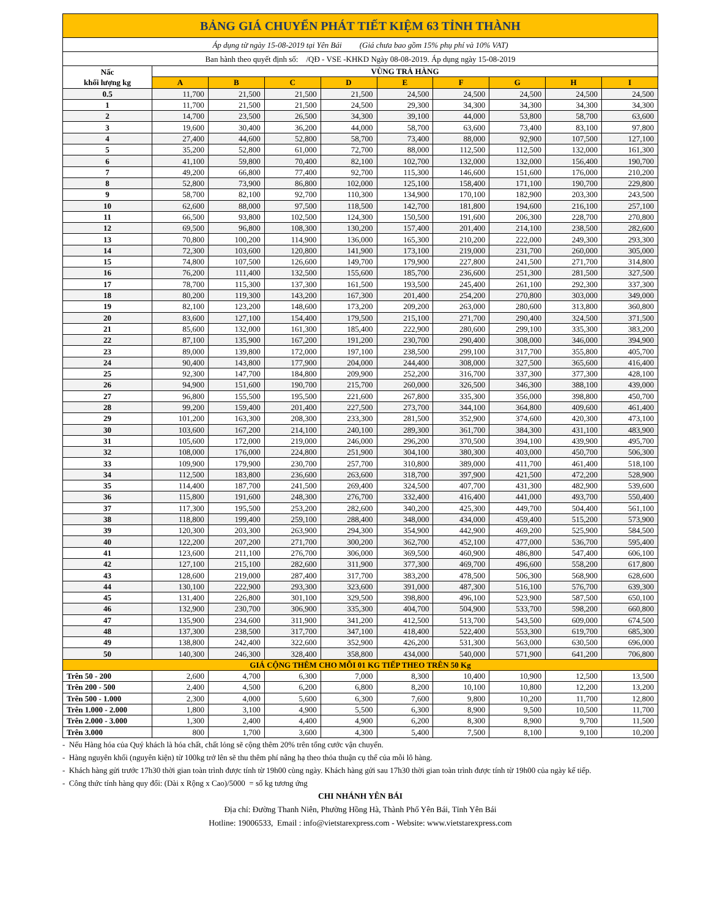| BẢNG GIÁ CHUYỂN PHÁT TIẾT KIỆM 63 TỈNH THÀNH | | | | | | | | | |
| --- | --- | --- | --- | --- | --- | --- | --- | --- | --- |
| Áp dụng từ ngày 15-08-2019 tại Yên Bái (Giá chưa bao gồm 15% phụ phí và 10% VAT) | | | | | | | | | |
| Ban hành theo quyết định số: /QĐ - VSE -KHKD Ngày 08-08-2019. Áp dụng ngày 15-08-2019 | | | | | | | | | |
| Nấc khối lượng kg | VÙNG TRẢ HÀNG | | | | | | | | |
| | A | B | C | D | E | F | G | H | I |
| 0.5 | 11,700 | 21,500 | 21,500 | 21,500 | 24,500 | 24,500 | 24,500 | 24,500 | 24,500 |
| 1 | 11,700 | 21,500 | 21,500 | 24,500 | 29,300 | 34,300 | 34,300 | 34,300 | 34,300 |
| 2 | 14,700 | 23,500 | 26,500 | 34,300 | 39,100 | 44,000 | 53,800 | 58,700 | 63,600 |
| 3 | 19,600 | 30,400 | 36,200 | 44,000 | 58,700 | 63,600 | 73,400 | 83,100 | 97,800 |
| 4 | 27,400 | 44,600 | 52,800 | 58,700 | 73,400 | 88,000 | 92,900 | 107,500 | 127,100 |
| 5 | 35,200 | 52,800 | 61,000 | 72,700 | 88,000 | 112,500 | 112,500 | 132,000 | 161,300 |
| 6 | 41,100 | 59,800 | 70,400 | 82,100 | 102,700 | 132,000 | 132,000 | 156,400 | 190,700 |
| 7 | 49,200 | 66,800 | 77,400 | 92,700 | 115,300 | 146,600 | 151,600 | 176,000 | 210,200 |
| 8 | 52,800 | 73,900 | 86,800 | 102,000 | 125,100 | 158,400 | 171,100 | 190,700 | 229,800 |
| 9 | 58,700 | 82,100 | 92,700 | 110,300 | 134,900 | 170,100 | 182,900 | 203,300 | 243,500 |
| 10 | 62,600 | 88,000 | 97,500 | 118,500 | 142,700 | 181,800 | 194,600 | 216,100 | 257,100 |
| 11 | 66,500 | 93,800 | 102,500 | 124,300 | 150,500 | 191,600 | 206,300 | 228,700 | 270,800 |
| 12 | 69,500 | 96,800 | 108,300 | 130,200 | 157,400 | 201,400 | 214,100 | 238,500 | 282,600 |
| 13 | 70,800 | 100,200 | 114,900 | 136,000 | 165,300 | 210,200 | 222,000 | 249,300 | 293,300 |
| 14 | 72,300 | 103,600 | 120,800 | 141,900 | 173,100 | 219,000 | 231,700 | 260,000 | 305,000 |
| 15 | 74,800 | 107,500 | 126,600 | 149,700 | 179,900 | 227,800 | 241,500 | 271,700 | 314,800 |
| 16 | 76,200 | 111,400 | 132,500 | 155,600 | 185,700 | 236,600 | 251,300 | 281,500 | 327,500 |
| 17 | 78,700 | 115,300 | 137,300 | 161,500 | 193,500 | 245,400 | 261,100 | 292,300 | 337,300 |
| 18 | 80,200 | 119,300 | 143,200 | 167,300 | 201,400 | 254,200 | 270,800 | 303,000 | 349,000 |
| 19 | 82,100 | 123,200 | 148,600 | 173,200 | 209,200 | 263,000 | 280,600 | 313,800 | 360,800 |
| 20 | 83,600 | 127,100 | 154,400 | 179,500 | 215,100 | 271,700 | 290,400 | 324,500 | 371,500 |
| 21 | 85,600 | 132,000 | 161,300 | 185,400 | 222,900 | 280,600 | 299,100 | 335,300 | 383,200 |
| 22 | 87,100 | 135,900 | 167,200 | 191,200 | 230,700 | 290,400 | 308,000 | 346,000 | 394,900 |
| 23 | 89,000 | 139,800 | 172,000 | 197,100 | 238,500 | 299,100 | 317,700 | 355,800 | 405,700 |
| 24 | 90,400 | 143,800 | 177,900 | 204,000 | 244,400 | 308,000 | 327,500 | 365,600 | 416,400 |
| 25 | 92,300 | 147,700 | 184,800 | 209,900 | 252,200 | 316,700 | 337,300 | 377,300 | 428,100 |
| 26 | 94,900 | 151,600 | 190,700 | 215,700 | 260,000 | 326,500 | 346,300 | 388,100 | 439,000 |
| 27 | 96,800 | 155,500 | 195,500 | 221,600 | 267,800 | 335,300 | 356,000 | 398,800 | 450,700 |
| 28 | 99,200 | 159,400 | 201,400 | 227,500 | 273,700 | 344,100 | 364,800 | 409,600 | 461,400 |
| 29 | 101,200 | 163,300 | 208,300 | 233,300 | 281,500 | 352,900 | 374,600 | 420,300 | 473,100 |
| 30 | 103,600 | 167,200 | 214,100 | 240,100 | 289,300 | 361,700 | 384,300 | 431,100 | 483,900 |
| 31 | 105,600 | 172,000 | 219,000 | 246,000 | 296,200 | 370,500 | 394,100 | 439,900 | 495,700 |
| 32 | 108,000 | 176,000 | 224,800 | 251,900 | 304,100 | 380,300 | 403,000 | 450,700 | 506,300 |
| 33 | 109,900 | 179,900 | 230,700 | 257,700 | 310,800 | 389,000 | 411,700 | 461,400 | 518,100 |
| 34 | 112,500 | 183,800 | 236,600 | 263,600 | 318,700 | 397,900 | 421,500 | 472,200 | 528,900 |
| 35 | 114,400 | 187,700 | 241,500 | 269,400 | 324,500 | 407,700 | 431,300 | 482,900 | 539,600 |
| 36 | 115,800 | 191,600 | 248,300 | 276,700 | 332,400 | 416,400 | 441,000 | 493,700 | 550,400 |
| 37 | 117,300 | 195,500 | 253,200 | 282,600 | 340,200 | 425,300 | 449,700 | 504,400 | 561,100 |
| 38 | 118,800 | 199,400 | 259,100 | 288,400 | 348,000 | 434,000 | 459,400 | 515,200 | 573,900 |
| 39 | 120,300 | 203,300 | 263,900 | 294,300 | 354,900 | 442,900 | 469,200 | 525,900 | 584,500 |
| 40 | 122,200 | 207,200 | 271,700 | 300,200 | 362,700 | 452,100 | 477,000 | 536,700 | 595,400 |
| 41 | 123,600 | 211,100 | 276,700 | 306,000 | 369,500 | 460,900 | 486,800 | 547,400 | 606,100 |
| 42 | 127,100 | 215,100 | 282,600 | 311,900 | 377,300 | 469,700 | 496,600 | 558,200 | 617,800 |
| 43 | 128,600 | 219,000 | 287,400 | 317,700 | 383,200 | 478,500 | 506,300 | 568,900 | 628,600 |
| 44 | 130,100 | 222,900 | 293,300 | 323,600 | 391,000 | 487,300 | 516,100 | 576,700 | 639,300 |
| 45 | 131,400 | 226,800 | 301,100 | 329,500 | 398,800 | 496,100 | 523,900 | 587,500 | 650,100 |
| 46 | 132,900 | 230,700 | 306,900 | 335,300 | 404,700 | 504,900 | 533,700 | 598,200 | 660,800 |
| 47 | 135,900 | 234,600 | 311,900 | 341,200 | 412,500 | 513,700 | 543,500 | 609,000 | 674,500 |
| 48 | 137,300 | 238,500 | 317,700 | 347,100 | 418,400 | 522,400 | 553,300 | 619,700 | 685,300 |
| 49 | 138,800 | 242,400 | 322,600 | 352,900 | 426,200 | 531,300 | 563,000 | 630,500 | 696,000 |
| 50 | 140,300 | 246,300 | 328,400 | 358,800 | 434,000 | 540,000 | 571,900 | 641,200 | 706,800 |
| GIÁ CỘNG THÊM CHO MỖI 01 KG TIẾP THEO TRÊN 50 Kg | | | | | | | | | |
| Trên 50 - 200 | 2,600 | 4,700 | 6,300 | 7,000 | 8,300 | 10,400 | 10,900 | 12,500 | 13,500 |
| Trên 200 - 500 | 2,400 | 4,500 | 6,200 | 6,800 | 8,200 | 10,100 | 10,800 | 12,200 | 13,200 |
| Trên 500 - 1.000 | 2,300 | 4,000 | 5,600 | 6,300 | 7,600 | 9,800 | 10,200 | 11,700 | 12,800 |
| Trên 1.000 - 2.000 | 1,800 | 3,100 | 4,900 | 5,500 | 6,300 | 8,900 | 9,500 | 10,500 | 11,700 |
| Trên 2.000 - 3.000 | 1,300 | 2,400 | 4,400 | 4,900 | 6,200 | 8,300 | 8,900 | 9,700 | 11,500 |
| Trên 3.000 | 800 | 1,700 | 3,600 | 4,300 | 5,400 | 7,500 | 8,100 | 9,100 | 10,200 |
- Nếu Hàng hóa của Quý khách là hóa chất, chất lỏng sẽ cộng thêm 20% trên tổng cước vận chuyển.
- Hàng nguyên khối (nguyên kiện) từ 100kg trở lên sẽ thu thêm phí nâng hạ theo thỏa thuận cụ thể của mỗi lô hàng.
- Khách hàng gửi trước 17h30 thời gian toàn trình được tính từ 19h00 cùng ngày. Khách hàng gửi sau 17h30 thời gian toàn trình được tính từ 19h00 của ngày kế tiếp.
- Công thức tính hàng quy đổi: (Dài x Rộng x Cao)/5000 = số kg tương ứng
CHI NHÁNH YÊN BÁI
Địa chỉ: Đường Thanh Niên, Phường Hồng Hà, Thành Phố Yên Bái, Tỉnh Yên Bái
Hotline: 19006533, Email : info@vietstarexpress.com - Website: www.vietstarexpress.com